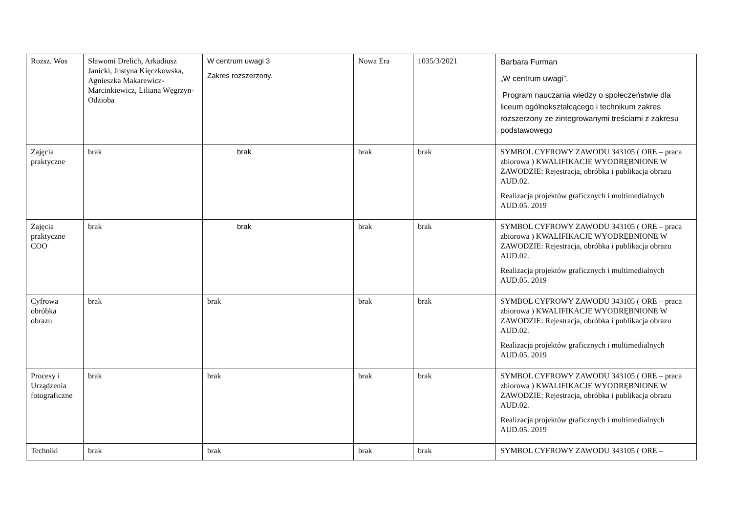| Rozsz. Wos | Sławomi Drelich, Arkadiusz Janicki, Justyna Kięczkowska, Agnieszka Makarewicz-Marcinkiewicz, Liliana Węgrzyn- Odzioba | W centrum uwagi 3 Zakres rozszerzony. | Nowa Era | 1035/3/2021 | Barbara Furman „W centrum uwagi”. Program nauczania wiedzy o społeczeństwie dla liceum ogólnokształcącego i technikum zakres rozszerzony ze zintegrowanymi treściami z zakresu podstawowego |
| Zajęcia praktyczne | brak | brak | brak | brak | SYMBOL CYFROWY ZAWODU 343105 ( ORE – praca zbiorowa ) KWALIFIKACJE WYODRĘBNIONE W ZAWODZIE: Rejestracja, obróbka i publikacja obrazu AUD.02. Realizacja projektów graficznych i multimedialnych AUD.05. 2019 |
| Zajęcia praktyczne COO | brak | brak | brak | brak | SYMBOL CYFROWY ZAWODU 343105 ( ORE – praca zbiorowa ) KWALIFIKACJE WYODRĘBNIONE W ZAWODZIE: Rejestracja, obróbka i publikacja obrazu AUD.02. Realizacja projektów graficznych i multimedialnych AUD.05. 2019 |
| Cyfrowa obróbka obrazu | brak | brak | brak | brak | SYMBOL CYFROWY ZAWODU 343105 ( ORE – praca zbiorowa ) KWALIFIKACJE WYODRĘBNIONE W ZAWODZIE: Rejestracja, obróbka i publikacja obrazu AUD.02. Realizacja projektów graficznych i multimedialnych AUD.05. 2019 |
| Procesy i Urządzenia fotograficzne | brak | brak | brak | brak | SYMBOL CYFROWY ZAWODU 343105 ( ORE – praca zbiorowa ) KWALIFIKACJE WYODRĘBNIONE W ZAWODZIE: Rejestracja, obróbka i publikacja obrazu AUD.02. Realizacja projektów graficznych i multimedialnych AUD.05. 2019 |
| Techniki | brak | brak | brak | brak | SYMBOL CYFROWY ZAWODU 343105 ( ORE – |